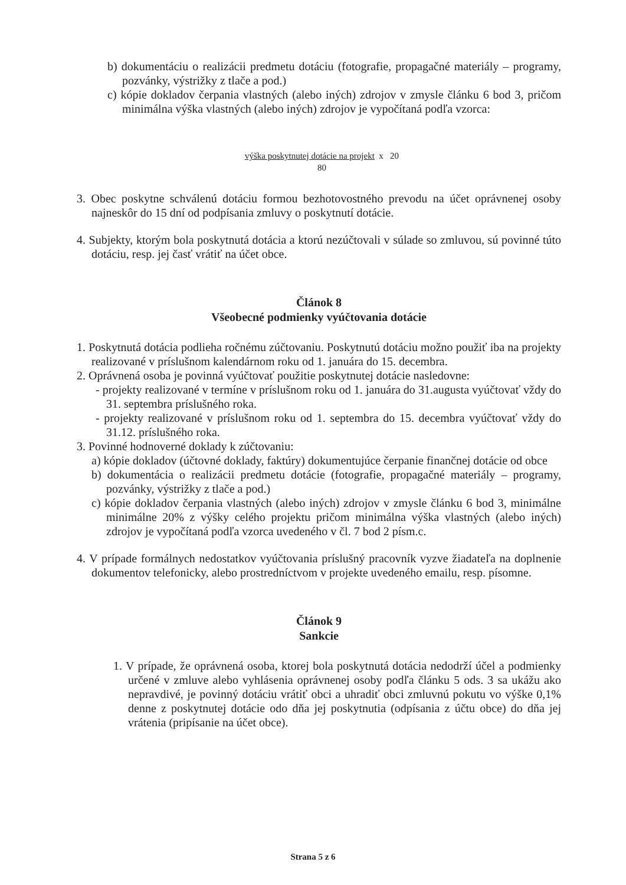b) dokumentáciu o realizácii predmetu dotáciu (fotografie, propagačné materiály – programy, pozvánky, výstrižky z tlače a pod.)
c) kópie dokladov čerpania vlastných (alebo iných) zdrojov v zmysle článku 6 bod 3, pričom minimálna výška vlastných (alebo iných) zdrojov je vypočítaná podľa vzorca:
výška poskytnutej dotácie na projekt x 20
80
3. Obec poskytne schválenú dotáciu formou bezhotovostného prevodu na účet oprávnenej osoby najneskôr do 15 dní od podpísania zmluvy o poskytnutí dotácie.
4. Subjekty, ktorým bola poskytnutá dotácia a ktorú nezúčtovali v súlade so zmluvou, sú povinné túto dotáciu, resp. jej časť vrátiť na účet obce.
Článok 8
Všeobecné podmienky vyúčtovania dotácie
1. Poskytnutá dotácia podlieha ročnému zúčtovaniu. Poskytnutú dotáciu možno použiť iba na projekty realizované v príslušnom kalendárnom roku od 1. januára do 15. decembra.
2. Oprávnená osoba je povinná vyúčtovať použitie poskytnutej dotácie nasledovne:
- projekty realizované v termíne v príslušnom roku od 1. januára do 31.augusta vyúčtovať vždy do 31. septembra príslušného roka.
- projekty realizované v príslušnom roku od 1. septembra do 15. decembra vyúčtovať vždy do 31.12. príslušného roka.
3. Povinné hodnoverné doklady k zúčtovaniu:
a) kópie dokladov (účtovné doklady, faktúry) dokumentujúce čerpanie finančnej dotácie od obce
b) dokumentácia o realizácii predmetu dotácie (fotografie, propagačné materiály – programy, pozvánky, výstrižky z tlače a pod.)
c) kópie dokladov čerpania vlastných (alebo iných) zdrojov v zmysle článku 6 bod 3, minimálne minimálne 20% z výšky celého projektu pričom minimálna výška vlastných (alebo iných) zdrojov je vypočítaná podľa vzorca uvedeného v čl. 7 bod 2 písm.c.
4. V prípade formálnych nedostatkov vyúčtovania príslušný pracovník vyzve žiadateľa na doplnenie dokumentov telefonicky, alebo prostredníctvom v projekte uvedeného emailu, resp. písomne.
Článok 9
Sankcie
1. V prípade, že oprávnená osoba, ktorej bola poskytnutá dotácia nedodrží účel a podmienky určené v zmluve alebo vyhlásenia oprávnenej osoby podľa článku 5 ods. 3 sa ukážu ako nepravdivé, je povinný dotáciu vrátiť obci a uhradiť obci zmluvnú pokutu vo výške 0,1% denne z poskytnutej dotácie odo dňa jej poskytnutia (odpísania z účtu obce) do dňa jej vrátenia (pripísanie na účet obce).
Strana 5 z 6